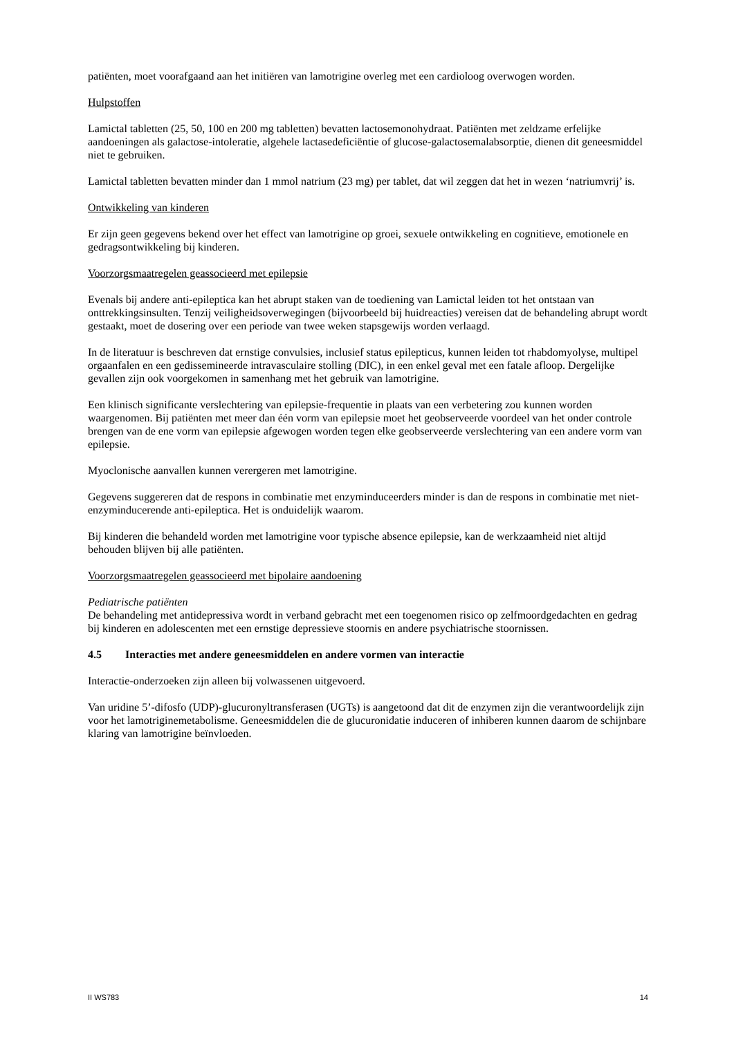patiënten, moet voorafgaand aan het initiëren van lamotrigine overleg met een cardioloog overwogen worden.
Hulpstoffen
Lamictal tabletten (25, 50, 100 en 200 mg tabletten) bevatten lactosemonohydraat. Patiënten met zeldzame erfelijke aandoeningen als galactose-intoleratie, algehele lactasedeficiëntie of glucose-galactosemalabsorptie, dienen dit geneesmiddel niet te gebruiken.
Lamictal tabletten bevatten minder dan 1 mmol natrium (23 mg) per tablet, dat wil zeggen dat het in wezen ‘natriumvrij’ is.
Ontwikkeling van kinderen
Er zijn geen gegevens bekend over het effect van lamotrigine op groei, sexuele ontwikkeling en cognitieve, emotionele en gedragsontwikkeling bij kinderen.
Voorzorgsmaatregelen geassocieerd met epilepsie
Evenals bij andere anti-epileptica kan het abrupt staken van de toediening van Lamictal leiden tot het ontstaan van onttrekkingsinsulten. Tenzij veiligheidsoverwegingen (bijvoorbeeld bij huidreacties) vereisen dat de behandeling abrupt wordt gestaakt, moet de dosering over een periode van twee weken stapsgewijs worden verlaagd.
In de literatuur is beschreven dat ernstige convulsies, inclusief status epilepticus, kunnen leiden tot rhabdomyolyse, multipel orgaanfalen en een gedissemineerde intravasculaire stolling (DIC), in een enkel geval met een fatale afloop. Dergelijke gevallen zijn ook voorgekomen in samenhang met het gebruik van lamotrigine.
Een klinisch significante verslechtering van epilepsie-frequentie in plaats van een verbetering zou kunnen worden waargenomen. Bij patiënten met meer dan één vorm van epilepsie moet het geobserveerde voordeel van het onder controle brengen van de ene vorm van epilepsie afgewogen worden tegen elke geobserveerde verslechtering van een andere vorm van epilepsie.
Myoclonische aanvallen kunnen verergeren met lamotrigine.
Gegevens suggereren dat de respons in combinatie met enzyminduceerders minder is dan de respons in combinatie met niet-enzyminducerende anti-epileptica. Het is onduidelijk waarom.
Bij kinderen die behandeld worden met lamotrigine voor typische absence epilepsie, kan de werkzaamheid niet altijd behouden blijven bij alle patiënten.
Voorzorgsmaatregelen geassocieerd met bipolaire aandoening
Pediatrische patiënten
De behandeling met antidepressiva wordt in verband gebracht met een toegenomen risico op zelfmoordgedachten en gedrag bij kinderen en adolescenten met een ernstige depressieve stoornis en andere psychiatrische stoornissen.
4.5 Interacties met andere geneesmiddelen en andere vormen van interactie
Interactie-onderzoeken zijn alleen bij volwassenen uitgevoerd.
Van uridine 5’-difosfo (UDP)-glucuronyltransferasen (UGTs) is aangetoond dat dit de enzymen zijn die verantwoordelijk zijn voor het lamotriginemetabolisme. Geneesmiddelen die de glucuronidatie induceren of inhiberen kunnen daarom de schijnbare klaring van lamotrigine beïnvloeden.
II WS783 14